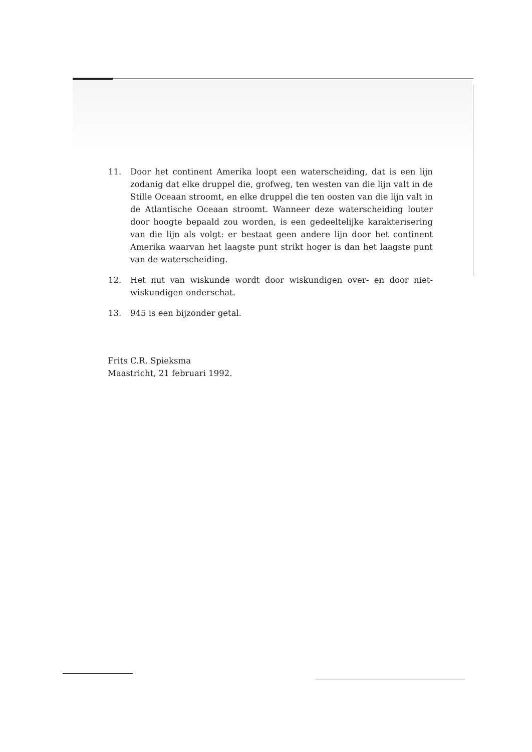11. Door het continent Amerika loopt een waterscheiding, dat is een lijn zodanig dat elke druppel die, grofweg, ten westen van die lijn valt in de Stille Oceaan stroomt, en elke druppel die ten oosten van die lijn valt in de Atlantische Oceaan stroomt. Wanneer deze waterscheiding louter door hoogte bepaald zou worden, is een gedeeltelijke karakterisering van die lijn als volgt: er bestaat geen andere lijn door het continent Amerika waarvan het laagste punt strikt hoger is dan het laagste punt van de waterscheiding.
12. Het nut van wiskunde wordt door wiskundigen over- en door niet-wiskundigen onderschat.
13. 945 is een bijzonder getal.
Frits C.R. Spieksma
Maastricht, 21 februari 1992.